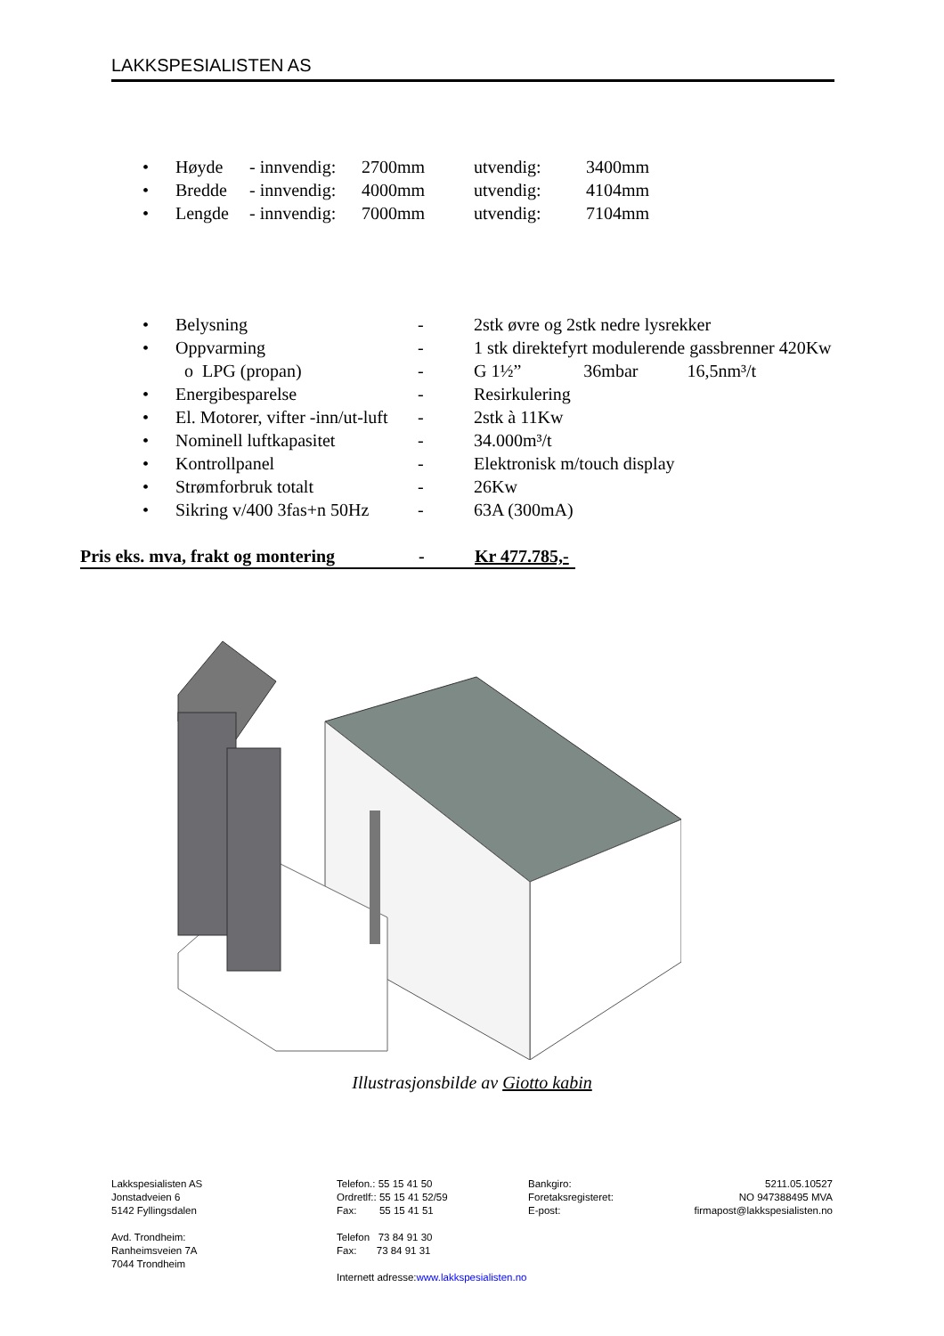LAKKSPESIALISTEN AS
| • | Høyde | - innvendig: | 2700mm | utvendig: | 3400mm |
| • | Bredde | - innvendig: | 4000mm | utvendig: | 4104mm |
| • | Lengde | - innvendig: | 7000mm | utvendig: | 7104mm |
| • | Belysning | - | 2stk øvre og 2stk nedre lysrekker |
| • | Oppvarming | - | 1 stk direktefyrt modulerende gassbrenner 420Kw |
| | o LPG (propan) | - | G 1½” 36mbar 16,5nm³/t |
| • | Energibesparelse | - | Resirkulering |
| • | El. Motorer, vifter -inn/ut-luft | - | 2stk à 11Kw |
| • | Nominell luftkapasitet | - | 34.000m³/t |
| • | Kontrollpanel | - | Elektronisk m/touch display |
| • | Strømforbruk totalt | - | 26Kw |
| • | Sikring v/400 3fas+n 50Hz | - | 63A (300mA) |
Pris eks. mva, frakt og montering - Kr 477.785,-
Illustrasjonsbilde av Giotto kabin
Lakkspesialisten AS
Jonstadveien 6
5142 Fyllingsdalen
Avd. Trondheim:
Ranheimsveien 7A
7044 Trondheim
Telefon.: 55 15 41 50
Ordretlf:: 55 15 41 52/59
Fax: 55 15 41 51
Telefon 73 84 91 30
Fax: 73 84 91 31
Internett adresse:www.lakkspesialisten.no
Bankgiro:
Foretaksregisteret:
E-post:
5211.05.10527
NO 947388495 MVA
firmapost@lakkspesialisten.no